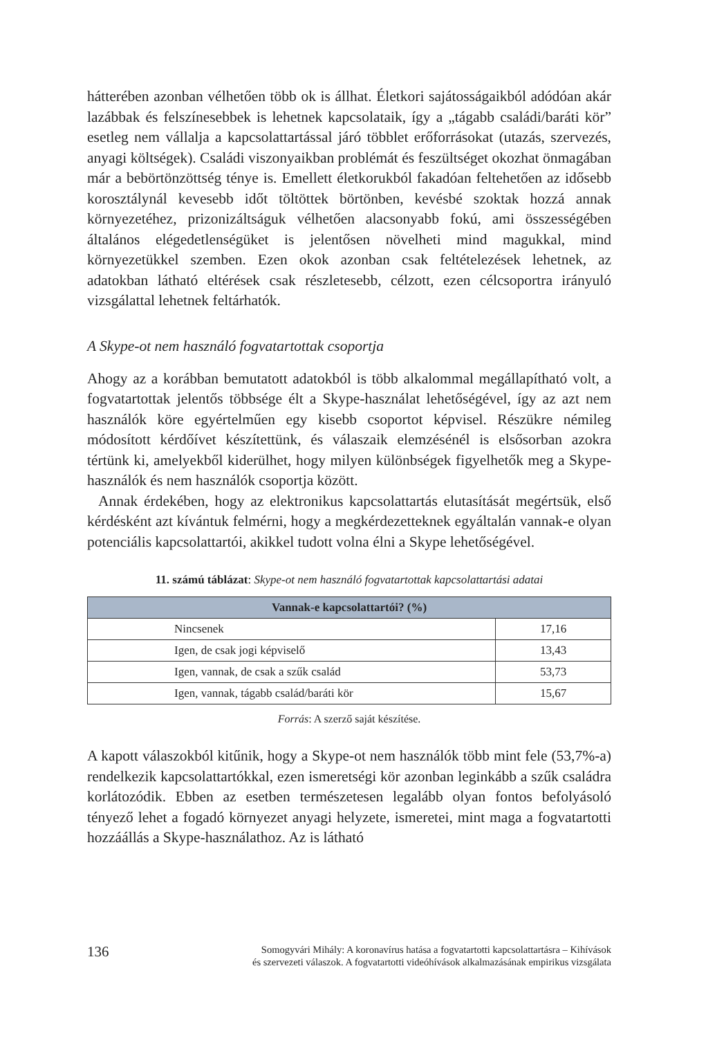hátterében azonban vélhetően több ok is állhat. Életkori sajátosságaikból adódóan akár lazábbak és felszínesebbek is lehetnek kapcsolataik, így a „tágabb családi/baráti kör” esetleg nem vállalja a kapcsolattartással járó többlet erőforrásokat (utazás, szervezés, anyagi költségek). Családi viszonyaikban problémát és feszültséget okozhat önmagában már a bebörtönzöttség ténye is. Emellett életkorukból fakadóan feltehetően az idősebb korosztálynál kevesebb időt töltöttek börtönben, kevésbé szoktak hozzá annak környezetéhez, prizonizáltságuk vélhetően alacsonyabb fokú, ami összességében általános elégedetlenségüket is jelentősen növelheti mind magukkal, mind környezetükkel szemben. Ezen okok azonban csak feltételezések lehetnek, az adatokban látható eltérések csak részletesebb, célzott, ezen célcsoportra irányuló vizsgálattal lehetnek feltárhatók.
A Skype-ot nem használó fogvatartottak csoportja
Ahogy az a korábban bemutatott adatokból is több alkalommal megállapítható volt, a fogvatartottak jelentős többsége élt a Skype-használat lehetőségével, így az azt nem használók köre egyértelműen egy kisebb csoportot képvisel. Részükre némileg módosított kérdőívet készítettünk, és válaszaik elemzésénél is elsősorban azokra tértünk ki, amelyekből kiderülhet, hogy milyen különbségek figyelhetők meg a Skype-használók és nem használók csoportja között.
Annak érdekében, hogy az elektronikus kapcsolattartás elutasítását megértsük, első kérdésként azt kívántuk felmérni, hogy a megkérdezetteknek egyáltalán vannak-e olyan potenciális kapcsolattartói, akikkel tudott volna élni a Skype lehetőségével.
11. számú táblázat: Skype-ot nem használó fogvatartottak kapcsolattartási adatai
| Vannak-e kapcsolattartói? (%) | |
| --- | --- |
| Nincsenek | 17,16 |
| Igen, de csak jogi képviselő | 13,43 |
| Igen, vannak, de csak a szűk család | 53,73 |
| Igen, vannak, tágabb család/baráti kör | 15,67 |
Forrás: A szerző saját készítése.
A kapott válaszokból kitűnik, hogy a Skype-ot nem használók több mint fele (53,7%-a) rendelkezik kapcsolattartókkal, ezen ismeretségi kör azonban leginkább a szűk családra korlátozódik. Ebben az esetben természetesen legalább olyan fontos befolyásoló tényező lehet a fogadó környezet anyagi helyzete, ismeretei, mint maga a fogvatartotti hozzáállás a Skype-használathoz. Az is látható
136
Somogyvári Mihály: A koronavírus hatása a fogvatartotti kapcsolattartásra – Kihívások
és szervezeti válaszok. A fogvatartotti videóhívások alkalmazásának empirikus vizsgálata